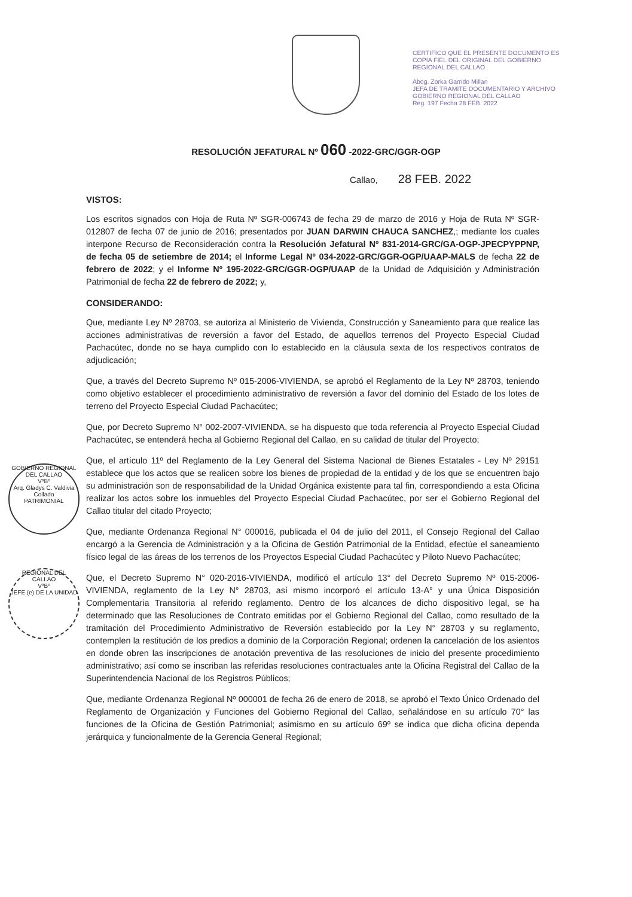CERTIFICO QUE EL PRESENTE DOCUMENTO ES COPIA FIEL DEL ORIGINAL DEL GOBIERNO REGIONAL DEL CALLAO
Abog. Zorka Garrido Millan
JEFA DE TRAMITE DOCUMENTARIO Y ARCHIVO GOBIERNO REGIONAL DEL CALLAO
Reg. 197 Fecha 28 FEB. 2022
RESOLUCIÓN JEFATURAL Nº 060 -2022-GRC/GGR-OGP
Callao, 28 FEB. 2022
VISTOS:
Los escritos signados con Hoja de Ruta Nº SGR-006743 de fecha 29 de marzo de 2016 y Hoja de Ruta Nº SGR-012807 de fecha 07 de junio de 2016; presentados por JUAN DARWIN CHAUCA SANCHEZ,; mediante los cuales interpone Recurso de Reconsideración contra la Resolución Jefatural Nº 831-2014-GRC/GA-OGP-JPECPYPPNP, de fecha 05 de setiembre de 2014; el Informe Legal Nº 034-2022-GRC/GGR-OGP/UAAP-MALS de fecha 22 de febrero de 2022; y el Informe Nº 195-2022-GRC/GGR-OGP/UAAP de la Unidad de Adquisición y Administración Patrimonial de fecha 22 de febrero de 2022; y,
CONSIDERANDO:
Que, mediante Ley Nº 28703, se autoriza al Ministerio de Vivienda, Construcción y Saneamiento para que realice las acciones administrativas de reversión a favor del Estado, de aquellos terrenos del Proyecto Especial Ciudad Pachacútec, donde no se haya cumplido con lo establecido en la cláusula sexta de los respectivos contratos de adjudicación;
Que, a través del Decreto Supremo Nº 015-2006-VIVIENDA, se aprobó el Reglamento de la Ley Nº 28703, teniendo como objetivo establecer el procedimiento administrativo de reversión a favor del dominio del Estado de los lotes de terreno del Proyecto Especial Ciudad Pachacútec;
Que, por Decreto Supremo N° 002-2007-VIVIENDA, se ha dispuesto que toda referencia al Proyecto Especial Ciudad Pachacútec, se entenderá hecha al Gobierno Regional del Callao, en su calidad de titular del Proyecto;
Que, el artículo 11º del Reglamento de la Ley General del Sistema Nacional de Bienes Estatales - Ley Nº 29151 establece que los actos que se realicen sobre los bienes de propiedad de la entidad y de los que se encuentren bajo su administración son de responsabilidad de la Unidad Orgánica existente para tal fin, correspondiendo a esta Oficina realizar los actos sobre los inmuebles del Proyecto Especial Ciudad Pachacútec, por ser el Gobierno Regional del Callao titular del citado Proyecto;
Que, mediante Ordenanza Regional N° 000016, publicada el 04 de julio del 2011, el Consejo Regional del Callao encargó a la Gerencia de Administración y a la Oficina de Gestión Patrimonial de la Entidad, efectúe el saneamiento físico legal de las áreas de los terrenos de los Proyectos Especial Ciudad Pachacútec y Piloto Nuevo Pachacútec;
Que, el Decreto Supremo N° 020-2016-VIVIENDA, modificó el artículo 13° del Decreto Supremo Nº 015-2006-VIVIENDA, reglamento de la Ley N° 28703, así mismo incorporó el artículo 13-A° y una Única Disposición Complementaria Transitoria al referido reglamento. Dentro de los alcances de dicho dispositivo legal, se ha determinado que las Resoluciones de Contrato emitidas por el Gobierno Regional del Callao, como resultado de la tramitación del Procedimiento Administrativo de Reversión establecido por la Ley N° 28703 y su reglamento, contemplen la restitución de los predios a dominio de la Corporación Regional; ordenen la cancelación de los asientos en donde obren las inscripciones de anotación preventiva de las resoluciones de inicio del presente procedimiento administrativo; así como se inscriban las referidas resoluciones contractuales ante la Oficina Registral del Callao de la Superintendencia Nacional de los Registros Públicos;
Que, mediante Ordenanza Regional Nº 000001 de fecha 26 de enero de 2018, se aprobó el Texto Único Ordenado del Reglamento de Organización y Funciones del Gobierno Regional del Callao, señalándose en su artículo 70° las funciones de la Oficina de Gestión Patrimonial; asimismo en su artículo 69º se indica que dicha oficina dependa jerárquica y funcionalmente de la Gerencia General Regional;
GOBIERNO REGIONAL DEL CALLAO
VºBº
Arq. Gladys C. Valdivia Collado
PATRIMONIAL
REGIONAL DEL CALLAO
VºBº
JEFE (e) DE LA UNIDAD